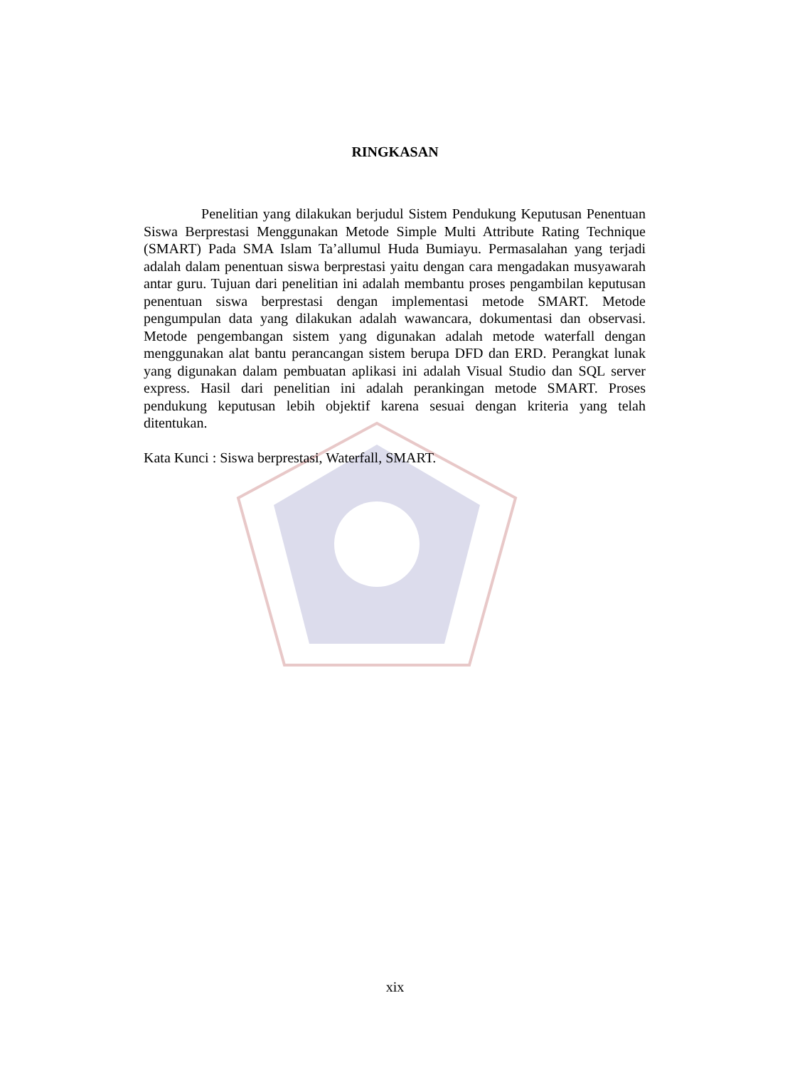RINGKASAN
Penelitian yang dilakukan berjudul Sistem Pendukung Keputusan Penentuan Siswa Berprestasi Menggunakan Metode Simple Multi Attribute Rating Technique (SMART) Pada SMA Islam Ta’allumul Huda Bumiayu. Permasalahan yang terjadi adalah dalam penentuan siswa berprestasi yaitu dengan cara mengadakan musyawarah antar guru. Tujuan dari penelitian ini adalah membantu proses pengambilan keputusan penentuan siswa berprestasi dengan implementasi metode SMART. Metode pengumpulan data yang dilakukan adalah wawancara, dokumentasi dan observasi. Metode pengembangan sistem yang digunakan adalah metode waterfall dengan menggunakan alat bantu perancangan sistem berupa DFD dan ERD. Perangkat lunak yang digunakan dalam pembuatan aplikasi ini adalah Visual Studio dan SQL server express. Hasil dari penelitian ini adalah perankingan metode SMART. Proses pendukung keputusan lebih objektif karena sesuai dengan kriteria yang telah ditentukan.
Kata Kunci : Siswa berprestasi, Waterfall, SMART.
xix